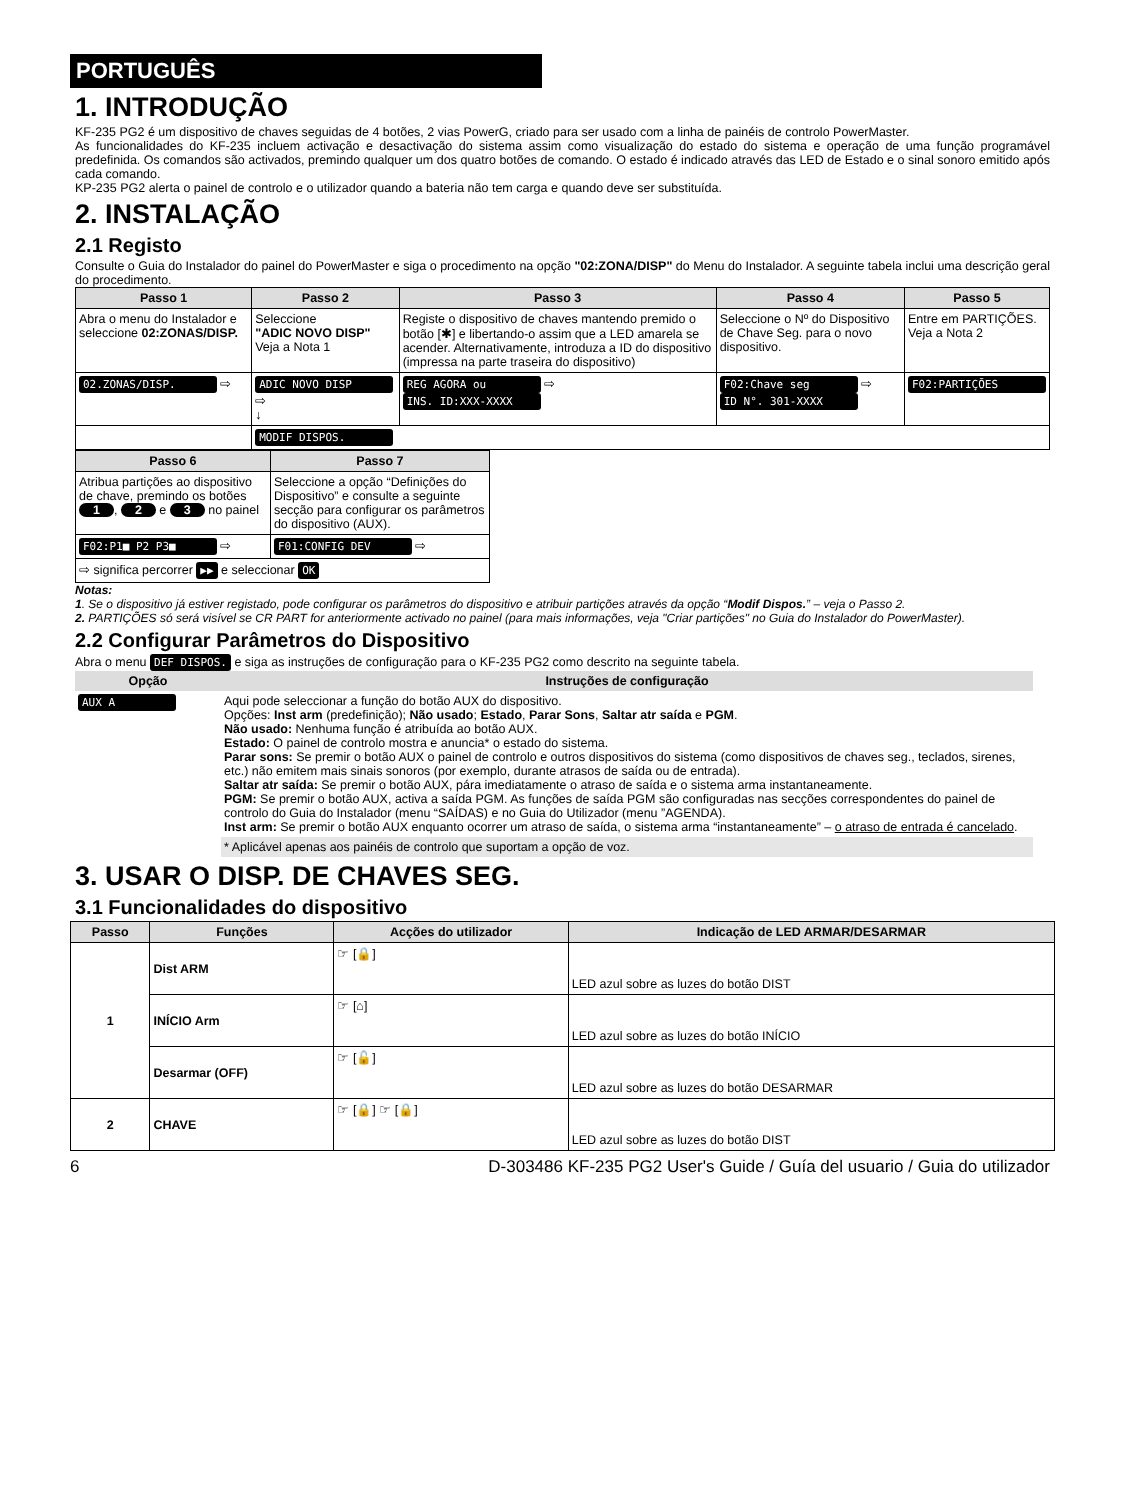PORTUGUÊS
1. INTRODUÇÃO
KF-235 PG2 é um dispositivo de chaves seguidas de 4 botões, 2 vias PowerG, criado para ser usado com a linha de painéis de controlo PowerMaster.
As funcionalidades do KF-235 incluem activação e desactivação do sistema assim como visualização do estado do sistema e operação de uma função programável predefinida. Os comandos são activados, premindo qualquer um dos quatro botões de comando. O estado é indicado através das LED de Estado e o sinal sonoro emitido após cada comando.
KP-235 PG2 alerta o painel de controlo e o utilizador quando a bateria não tem carga e quando deve ser substituída.
2. INSTALAÇÃO
2.1 Registo
Consulte o Guia do Instalador do painel do PowerMaster e siga o procedimento na opção "02:ZONA/DISP" do Menu do Instalador. A seguinte tabela inclui uma descrição geral do procedimento.
| Passo 1 | Passo 2 | Passo 3 | Passo 4 | Passo 5 |
| --- | --- | --- | --- | --- |
| Abra o menu do Instalador e seleccione 02:ZONAS/DISP. | Seleccione "ADIC NOVO DISP" Veja a Nota 1 | Registe o dispositivo de chaves mantendo premido o botão [✱] e libertando-o assim que a LED amarela se acender. Alternativamente, introduza a ID do dispositivo (impressa na parte traseira do dispositivo) | Seleccione o Nº do Dispositivo de Chave Seg. para o novo dispositivo. | Entre em PARTIÇÕES. Veja a Nota 2 |
| 02.ZONAS/DISP. ⇨ | ADIC NOVO DISP ⇨ ↓ | REG AGORA ou ⇨ INS. ID:XXX-XXXX | F02:Chave seg ⇨ ID N°. 301-XXXX | F02:PARTIÇÕES |
| | MODIF DISPOS. | | | |
| Passo 6 | Passo 7 |
| --- | --- |
| Atribua partições ao dispositivo de chave, premindo os botões 1 , 2 e 3 no painel | Seleccione a opção “Definições do Dispositivo” e consulte a seguinte secção para configurar os parâmetros do dispositivo (AUX). |
| F02:P1■ P2 P3■ ⇨ | F01:CONFIG DEV ⇨ |
| ⇨ significa percorrer ▶▶ e seleccionar OK | |
Notas:
1. Se o dispositivo já estiver registado, pode configurar os parâmetros do dispositivo e atribuir partições através da opção “Modif Dispos.” – veja o Passo 2.
2. PARTIÇÕES só será visível se CR PART for anteriormente activado no painel (para mais informações, veja "Criar partições" no Guia do Instalador do PowerMaster).
2.2 Configurar Parâmetros do Dispositivo
Abra o menu DEF DISPOS. e siga as instruções de configuração para o KF-235 PG2 como descrito na seguinte tabela.
| Opção | Instruções de configuração |
| --- | --- |
| AUX A | Aqui pode seleccionar a função do botão AUX do dispositivo. Opções: Inst arm (predefinição); Não usado ; Estado , Parar Sons , Saltar atr saída e PGM . Não usado: Nenhuma função é atribuída ao botão AUX. Estado: O painel de controlo mostra e anuncia* o estado do sistema. Parar sons: Se premir o botão AUX o painel de controlo e outros dispositivos do sistema (como dispositivos de chaves seg., teclados, sirenes, etc.) não emitem mais sinais sonoros (por exemplo, durante atrasos de saída ou de entrada). Saltar atr saída: Se premir o botão AUX, pára imediatamente o atraso de saída e o sistema arma instantaneamente. PGM: Se premir o botão AUX, activa a saída PGM. As funções de saída PGM são configuradas nas secções correspondentes do painel de controlo do Guia do Instalador (menu “SAÍDAS) e no Guia do Utilizador (menu ”AGENDA). Inst arm: Se premir o botão AUX enquanto ocorrer um atraso de saída, o sistema arma “instantaneamente” – o atraso de entrada é cancelado . |
| | * Aplicável apenas aos painéis de controlo que suportam a opção de voz. |
3. USAR O DISP. DE CHAVES SEG.
3.1 Funcionalidades do dispositivo
| Passo | Funções | Acções do utilizador | Indicação de LED ARMAR/DESARMAR |
| --- | --- | --- | --- |
| 1 | Dist ARM | ☞ [🔒] | LED azul sobre as luzes do botão DIST |
| | INÍCIO Arm | ☞ [⌂] | LED azul sobre as luzes do botão INÍCIO |
| | Desarmar (OFF) | ☞ [🔓] | LED azul sobre as luzes do botão DESARMAR |
| 2 | CHAVE | ☞ [🔒] ☞ [🔒] | LED azul sobre as luzes do botão DIST |
6 D-303486 KF-235 PG2 User's Guide / Guía del usuario / Guia do utilizador